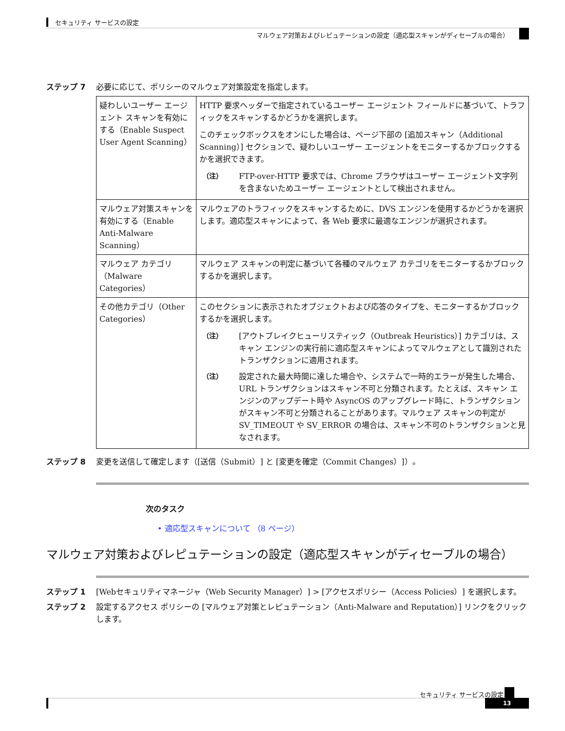セキュリティ サービスの設定
マルウェア対策およびレピュテーションの設定（適応型スキャンがディセーブルの場合）
ステップ 7 必要に応じて、ポリシーのマルウェア対策設定を指定します。
| 疑わしいユーザー エージェント スキャンを有効にする（Enable Suspect User Agent Scanning） | HTTP 要求ヘッダーで指定されているユーザー エージェント フィールドに基づいて、トラフィックをスキャンするかどうかを選択します。 このチェックボックスをオンにした場合は、ページ下部の [追加スキャン（Additional Scanning）] セクションで、疑わしいユーザー エージェントをモニターするかブロックするかを選択できます。 （注） FTP-over-HTTP 要求では、Chrome ブラウザはユーザー エージェント文字列を含まないためユーザー エージェントとして検出されません。 |
| マルウェア対策スキャンを有効にする（Enable Anti-Malware Scanning） | マルウェアのトラフィックをスキャンするために、DVS エンジンを使用するかどうかを選択します。適応型スキャンによって、各 Web 要求に最適なエンジンが選択されます。 |
| マルウェア カテゴリ（Malware Categories） | マルウェア スキャンの判定に基づいて各種のマルウェア カテゴリをモニターするかブロックするかを選択します。 |
| その他カテゴリ（Other Categories） | このセクションに表示されたオブジェクトおよび応答のタイプを、モニターするかブロックするかを選択します。 （注） [アウトブレイクヒューリスティック（Outbreak Heuristics）] カテゴリは、スキャン エンジンの実行前に適応型スキャンによってマルウェアとして識別されたトランザクションに適用されます。 （注） 設定された最大時間に達した場合や、システムで一時的エラーが発生した場合、URL トランザクションはスキャン不可と分類されます。たとえば、スキャン エンジンのアップデート時や AsyncOS のアップグレード時に、トランザクションがスキャン不可と分類されることがあります。マルウェア スキャンの判定が SV_TIMEOUT や SV_ERROR の場合は、スキャン不可のトランザクションと見なされます。 |
ステップ 8 変更を送信して確定します（[送信（Submit）] と [変更を確定（Commit Changes）]）。
次のタスク
• 適応型スキャンについて （8 ページ）
マルウェア対策およびレピュテーションの設定（適応型スキャンがディセーブルの場合）
ステップ 1 [Webセキュリティマネージャ（Web Security Manager）] > [アクセスポリシー（Access Policies）] を選択します。
ステップ 2 設定するアクセス ポリシーの [マルウェア対策とレピュテーション（Anti-Malware and Reputation）] リンクをクリックします。
セキュリティ サービスの設定
13